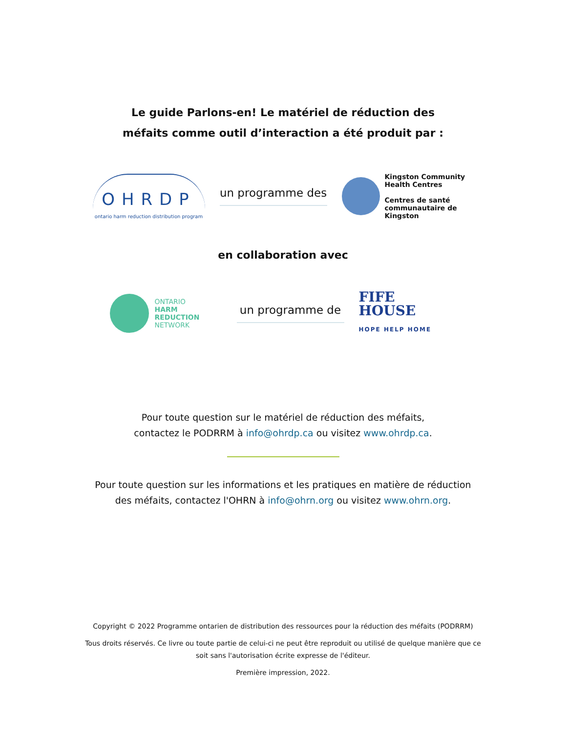Le guide Parlons-en! Le matériel de réduction des
méfaits comme outil d’interaction a été produit par :
OHRDP
ontario harm reduction distribution program
un programme des
Kingston Community
Health Centres
Centres de santé
communautaire de Kingston
en collaboration avec
ONTARIO
HARM REDUCTION
NETWORK
un programme de
FIFE
HOUSE
HOPE HELP HOME
Pour toute question sur le matériel de réduction des méfaits,
contactez le PODRRM à info@ohrdp.ca ou visitez www.ohrdp.ca.
Pour toute question sur les informations et les pratiques en matière de réduction
des méfaits, contactez l'OHRN à info@ohrn.org ou visitez www.ohrn.org.
Copyright © 2022 Programme ontarien de distribution des ressources pour la réduction des méfaits (PODRRM)
Tous droits réservés. Ce livre ou toute partie de celui-ci ne peut être reproduit ou utilisé de quelque manière que ce
soit sans l'autorisation écrite expresse de l'éditeur.
Première impression, 2022.